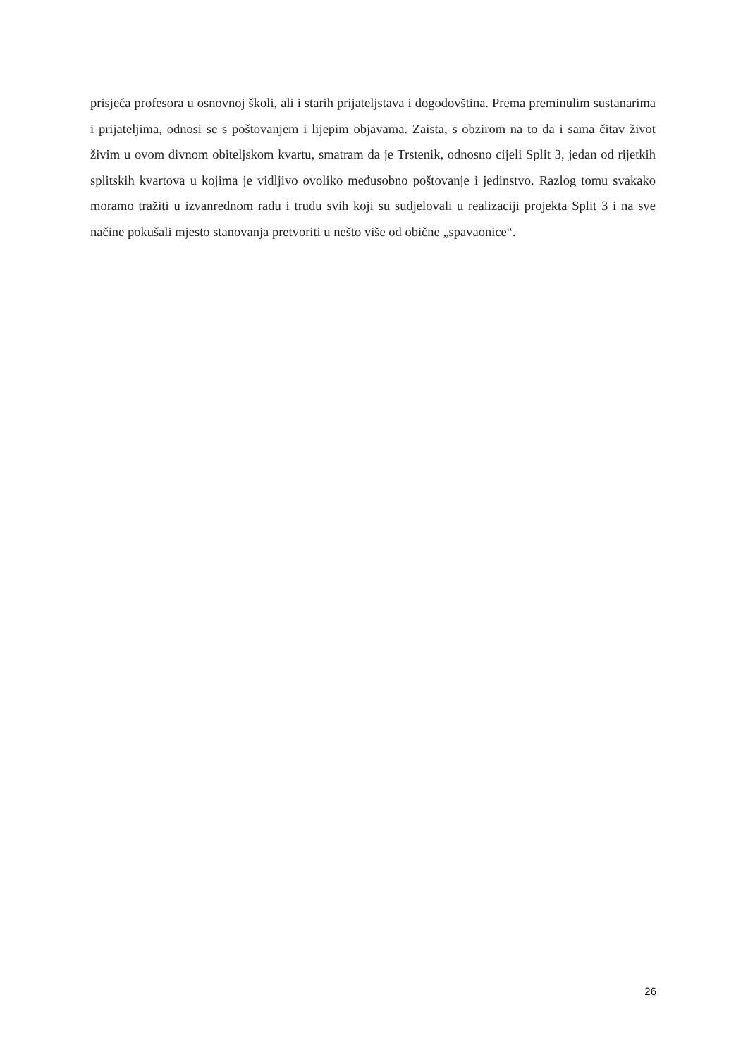prisjeća profesora u osnovnoj školi, ali i starih prijateljstava i dogodovština. Prema preminulim sustanarima i prijateljima, odnosi se s poštovanjem i lijepim objavama. Zaista, s obzirom na to da i sama čitav život živim u ovom divnom obiteljskom kvartu, smatram da je Trstenik, odnosno cijeli Split 3, jedan od rijetkih splitskih kvartova u kojima je vidljivo ovoliko međusobno poštovanje i jedinstvo. Razlog tomu svakako moramo tražiti u izvanrednom radu i trudu svih koji su sudjelovali u realizaciji projekta Split 3 i na sve načine pokušali mjesto stanovanja pretvoriti u nešto više od obične „spavaonice“.
26